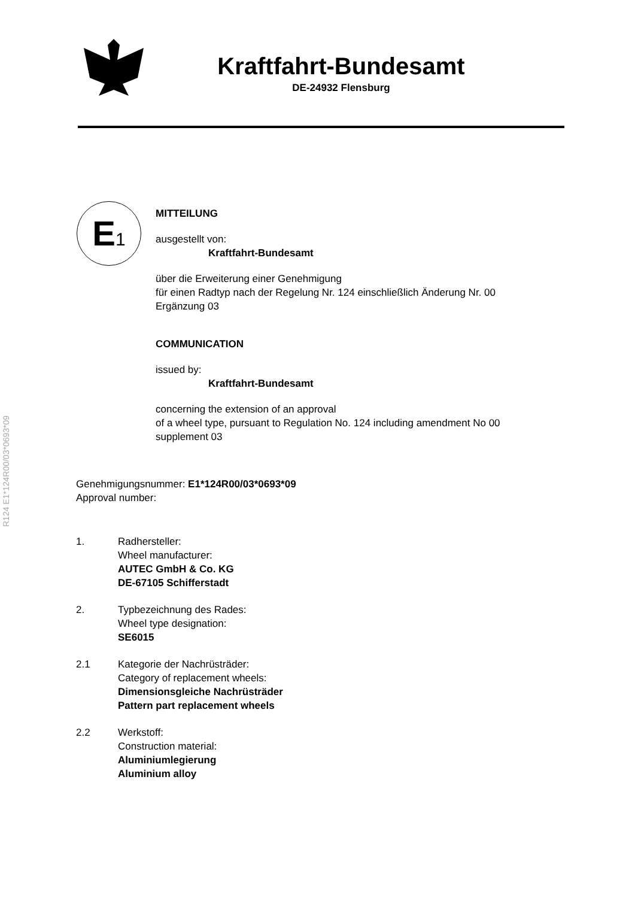Kraftfahrt-Bundesamt
DE-24932 Flensburg
R124 E1*124R00/03*0693*09
E 1
MITTEILUNG
ausgestellt von:
Kraftfahrt-Bundesamt
über die Erweiterung einer Genehmigung
für einen Radtyp nach der Regelung Nr. 124 einschließlich Änderung Nr. 00
Ergänzung 03
COMMUNICATION
issued by:
Kraftfahrt-Bundesamt
concerning the extension of an approval
of a wheel type, pursuant to Regulation No. 124 including amendment No 00
supplement 03
Genehmigungsnummer: E1*124R00/03*0693*09
Approval number:
1. Radhersteller:
Wheel manufacturer:
AUTEC GmbH & Co. KG
DE-67105 Schifferstadt
2. Typbezeichnung des Rades:
Wheel type designation:
SE6015
2.1 Kategorie der Nachrüsträder:
Category of replacement wheels:
Dimensionsgleiche Nachrüsträder
Pattern part replacement wheels
2.2 Werkstoff:
Construction material:
Aluminiumlegierung
Aluminium alloy